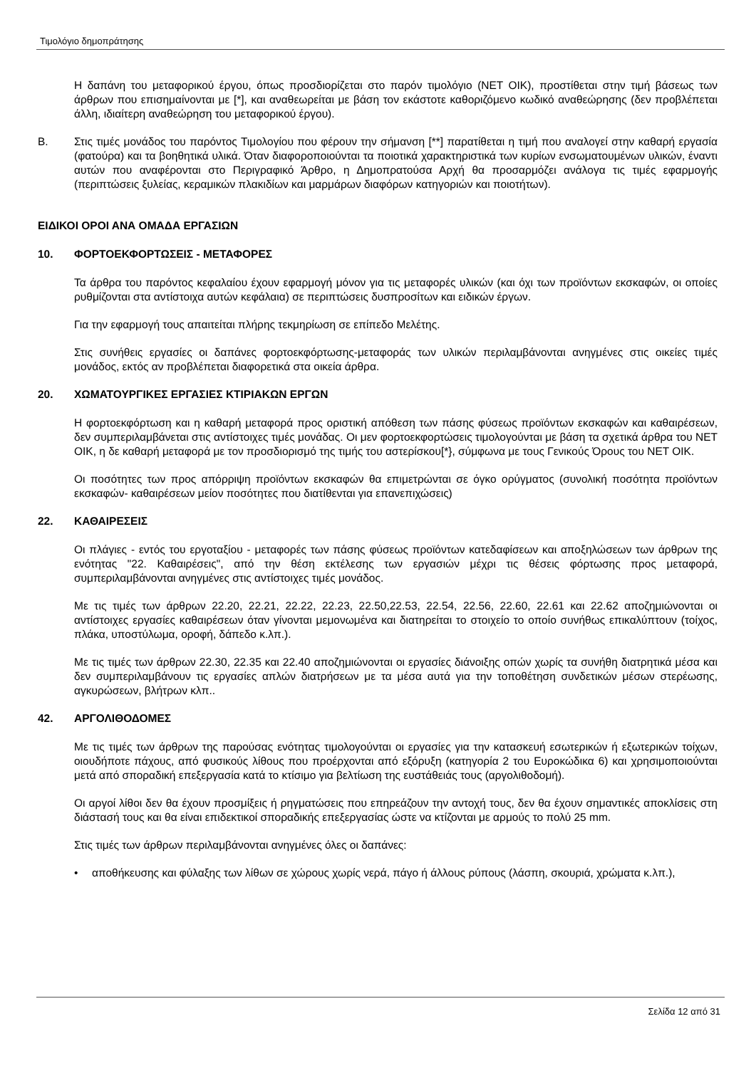Τιμολόγιο δημοπράτησης
Η δαπάνη του μεταφορικού έργου, όπως προσδιορίζεται στο παρόν τιμολόγιο (ΝΕΤ ΟΙΚ), προστίθεται στην τιμή βάσεως των άρθρων που επισημαίνονται με [*], και αναθεωρείται με βάση τον εκάστοτε καθοριζόμενο κωδικό αναθεώρησης (δεν προβλέπεται άλλη, ιδιαίτερη αναθεώρηση του μεταφορικού έργου).
Β. Στις τιμές μονάδος του παρόντος Τιμολογίου που φέρουν την σήμανση [**] παρατίθεται η τιμή που αναλογεί στην καθαρή εργασία (φατούρα) και τα βοηθητικά υλικά. Όταν διαφοροποιούνται τα ποιοτικά χαρακτηριστικά των κυρίων ενσωματουμένων υλικών, έναντι αυτών που αναφέρονται στο Περιγραφικό Άρθρο, η Δημοπρατούσα Αρχή θα προσαρμόζει ανάλογα τις τιμές εφαρμογής (περιπτώσεις ξυλείας, κεραμικών πλακιδίων και μαρμάρων διαφόρων κατηγοριών και ποιοτήτων).
ΕΙΔΙΚΟΙ ΟΡΟΙ ΑΝΑ ΟΜΑΔΑ ΕΡΓΑΣΙΩΝ
10. ΦΟΡΤΟΕΚΦΟΡΤΩΣΕΙΣ - ΜΕΤΑΦΟΡΕΣ
Τα άρθρα του παρόντος κεφαλαίου έχουν εφαρμογή μόνον για τις μεταφορές υλικών (και όχι των προϊόντων εκσκαφών, οι οποίες ρυθμίζονται στα αντίστοιχα αυτών κεφάλαια) σε περιπτώσεις δυσπροσίτων και ειδικών έργων.
Για την εφαρμογή τους απαιτείται πλήρης τεκμηρίωση σε επίπεδο Μελέτης.
Στις συνήθεις εργασίες οι δαπάνες φορτοεκφόρτωσης-μεταφοράς των υλικών περιλαμβάνονται ανηγμένες στις οικείες τιμές μονάδος, εκτός αν προβλέπεται διαφορετικά στα οικεία άρθρα.
20. ΧΩΜΑΤΟΥΡΓΙΚΕΣ ΕΡΓΑΣΙΕΣ ΚΤΙΡΙΑΚΩΝ ΕΡΓΩΝ
Η φορτοεκφόρτωση και η καθαρή μεταφορά προς οριστική απόθεση των πάσης φύσεως προϊόντων εκσκαφών και καθαιρέσεων, δεν συμπεριλαμβάνεται στις αντίστοιχες τιμές μονάδας. Οι μεν φορτοεκφορτώσεις τιμολογούνται με βάση τα σχετικά άρθρα του ΝΕΤ ΟΙΚ, η δε καθαρή μεταφορά με τον προσδιορισμό της τιμής του αστερίσκου[*}, σύμφωνα με τους Γενικούς Όρους του ΝΕΤ ΟΙΚ.
Οι ποσότητες των προς απόρριψη προϊόντων εκσκαφών θα επιμετρώνται σε όγκο ορύγματος (συνολική ποσότητα προϊόντων εκσκαφών- καθαιρέσεων μείον ποσότητες που διατίθενται για επανεπιχώσεις)
22. ΚΑΘΑΙΡΕΣΕΙΣ
Οι πλάγιες - εντός του εργοταξίου - μεταφορές των πάσης φύσεως προϊόντων κατεδαφίσεων και αποξηλώσεων των άρθρων της ενότητας "22. Καθαιρέσεις", από την θέση εκτέλεσης των εργασιών μέχρι τις θέσεις φόρτωσης προς μεταφορά, συμπεριλαμβάνονται ανηγμένες στις αντίστοιχες τιμές μονάδος.
Με τις τιμές των άρθρων 22.20, 22.21, 22.22, 22.23, 22.50,22.53, 22.54, 22.56, 22.60, 22.61 και 22.62 αποζημιώνονται οι αντίστοιχες εργασίες καθαιρέσεων όταν γίνονται μεμονωμένα και διατηρείται το στοιχείο το οποίο συνήθως επικαλύπτουν (τοίχος, πλάκα, υποστύλωμα, οροφή, δάπεδο κ.λπ.).
Με τις τιμές των άρθρων 22.30, 22.35 και 22.40 αποζημιώνονται οι εργασίες διάνοιξης οπών χωρίς τα συνήθη διατρητικά μέσα και δεν συμπεριλαμβάνουν τις εργασίες απλών διατρήσεων με τα μέσα αυτά για την τοποθέτηση συνδετικών μέσων στερέωσης, αγκυρώσεων, βλήτρων κλπ..
42. ΑΡΓΟΛΙΘΟΔΟΜΕΣ
Με τις τιμές των άρθρων της παρούσας ενότητας τιμολογούνται οι εργασίες για την κατασκευή εσωτερικών ή εξωτερικών τοίχων, οιουδήποτε πάχους, από φυσικούς λίθους που προέρχονται από εξόρυξη (κατηγορία 2 του Ευροκώδικα 6) και χρησιμοποιούνται μετά από σποραδική επεξεργασία κατά το κτίσιμο για βελτίωση της ευστάθειάς τους (αργολιθοδομή).
Οι αργοί λίθοι δεν θα έχουν προσμίξεις ή ρηγματώσεις που επηρεάζουν την αντοχή τους, δεν θα έχουν σημαντικές αποκλίσεις στη διάστασή τους και θα είναι επιδεκτικοί σποραδικής επεξεργασίας ώστε να κτίζονται με αρμούς το πολύ 25 mm.
Στις τιμές των άρθρων περιλαμβάνονται ανηγμένες όλες οι δαπάνες:
• αποθήκευσης και φύλαξης των λίθων σε χώρους χωρίς νερά, πάγο ή άλλους ρύπους (λάσπη, σκουριά, χρώματα κ.λπ.),
Σελίδα 12 από 31